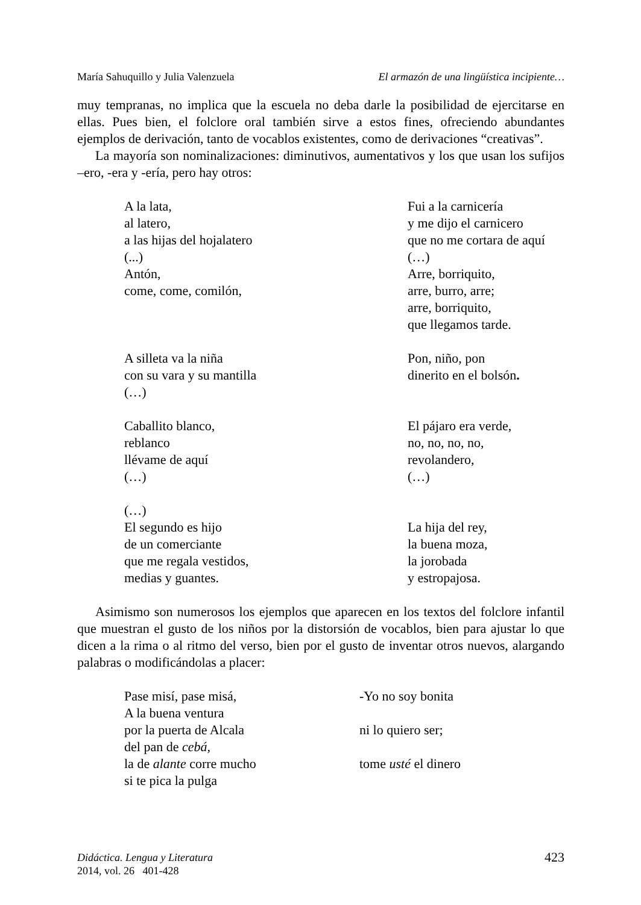María Sahuquillo y Julia Valenzuela El armazón de una lingüística incipiente…
muy tempranas, no implica que la escuela no deba darle la posibilidad de ejercitarse en ellas. Pues bien, el folclore oral también sirve a estos fines, ofreciendo abundantes ejemplos de derivación, tanto de vocablos existentes, como de derivaciones “creativas”.
La mayoría son nominalizaciones: diminutivos, aumentativos y los que usan los sufijos –ero, -era y -ería, pero hay otros:
A la lata, al latero, a las hijas del hojalatero (...) Antón, come, come, comilón,
Fui a la carnicería y me dijo el carnicero que no me cortara de aquí (…) Arre, borriquito, arre, burro, arre; arre, borriquito, que llegamos tarde.
A silleta va la niña con su vara y su mantilla (…)
Pon, niño, pon dinerito en el bolsón.
Caballito blanco, reblanco llévame de aquí (…)
El pájaro era verde, no, no, no, no, revolandero, (…)
(…) El segundo es hijo de un comerciante que me regala vestidos, medias y guantes.
La hija del rey, la buena moza, la jorobada y estropajosa.
Asimismo son numerosos los ejemplos que aparecen en los textos del folclore infantil que muestran el gusto de los niños por la distorsión de vocablos, bien para ajustar lo que dicen a la rima o al ritmo del verso, bien por el gusto de inventar otros nuevos, alargando palabras o modificándolas a placer:
Pase misí, pase misá, A la buena ventura por la puerta de Alcala del pan de cebá, la de alante corre mucho si te pica la pulga
-Yo no soy bonita ni lo quiero ser; tome usté el dinero
Didáctica. Lengua y Literatura
2014, vol. 26 401-428
423